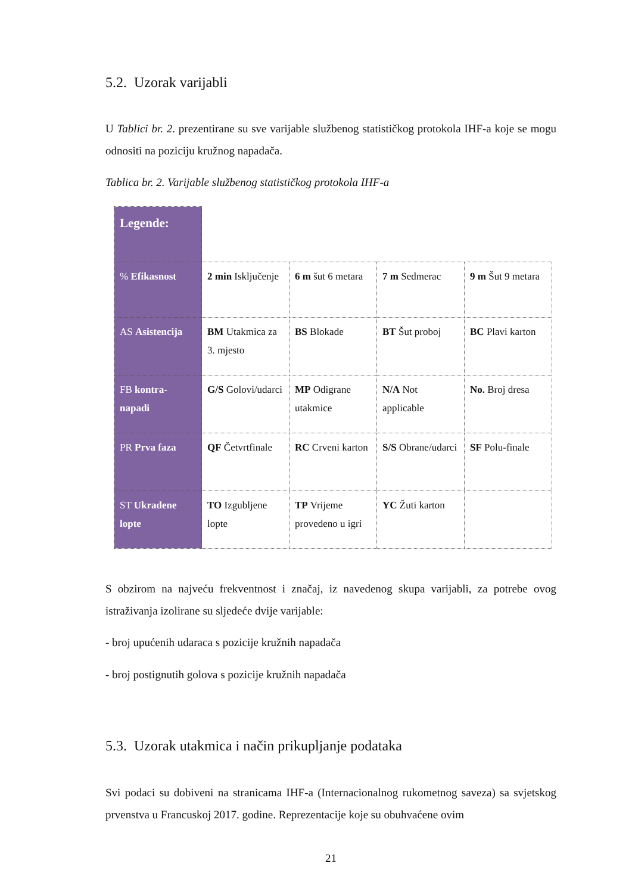5.2. Uzorak varijabli
U Tablici br. 2. prezentirane su sve varijable službenog statističkog protokola IHF-a koje se mogu odnositi na poziciju kružnog napadača.
Tablica br. 2. Varijable službenog statističkog protokola IHF-a
| Legende: | | | | |
| % Efikasnost | 2 min Isključenje | 6 m šut 6 metara | 7 m Sedmerac | 9 m Šut 9 metara |
| AS Asistencija | BM Utakmica za 3. mjesto | BS Blokade | BT Šut proboj | BC Plavi karton |
| FB kontra-napadi | G/S Golovi/udarci | MP Odigrane utakmice | N/A Not applicable | No. Broj dresa |
| PR Prva faza | QF Četvrtfinale | RC Crveni karton | S/S Obrane/udarci | SF Polu-finale |
| ST Ukradene lopte | TO Izgubljene lopte | TP Vrijeme provedeno u igri | YC Žuti karton | |
S obzirom na najveću frekventnost i značaj, iz navedenog skupa varijabli, za potrebe ovog istraživanja izolirane su sljedeće dvije varijable:
- broj upućenih udaraca s pozicije kružnih napadača
- broj postignutih golova s pozicije kružnih napadača
5.3. Uzorak utakmica i način prikupljanje podataka
Svi podaci su dobiveni na stranicama IHF-a (Internacionalnog rukometnog saveza) sa svjetskog prvenstva u Francuskoj 2017. godine. Reprezentacije koje su obuhvaćene ovim
21